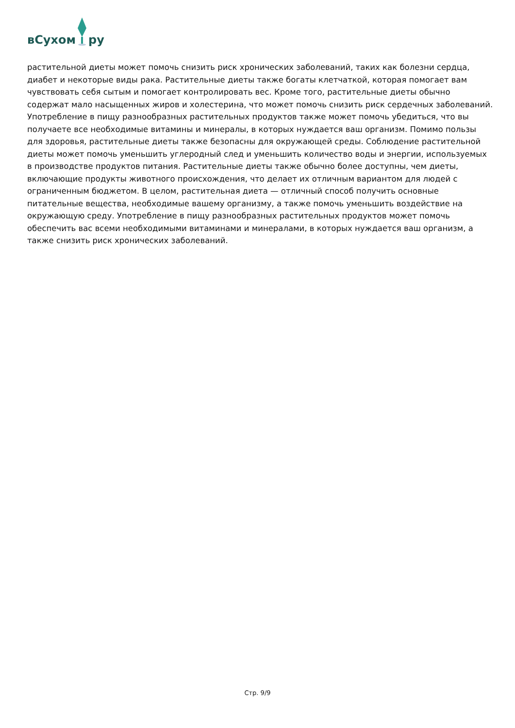вСухом ру
растительной диеты может помочь снизить риск хронических заболеваний, таких как болезни сердца, диабет и некоторые виды рака. Растительные диеты также богаты клетчаткой, которая помогает вам чувствовать себя сытым и помогает контролировать вес. Кроме того, растительные диеты обычно содержат мало насыщенных жиров и холестерина, что может помочь снизить риск сердечных заболеваний. Употребление в пищу разнообразных растительных продуктов также может помочь убедиться, что вы получаете все необходимые витамины и минералы, в которых нуждается ваш организм. Помимо пользы для здоровья, растительные диеты также безопасны для окружающей среды. Соблюдение растительной диеты может помочь уменьшить углеродный след и уменьшить количество воды и энергии, используемых в производстве продуктов питания. Растительные диеты также обычно более доступны, чем диеты, включающие продукты животного происхождения, что делает их отличным вариантом для людей с ограниченным бюджетом. В целом, растительная диета — отличный способ получить основные питательные вещества, необходимые вашему организму, а также помочь уменьшить воздействие на окружающую среду. Употребление в пищу разнообразных растительных продуктов может помочь обеспечить вас всеми необходимыми витаминами и минералами, в которых нуждается ваш организм, а также снизить риск хронических заболеваний.
Стр. 9/9